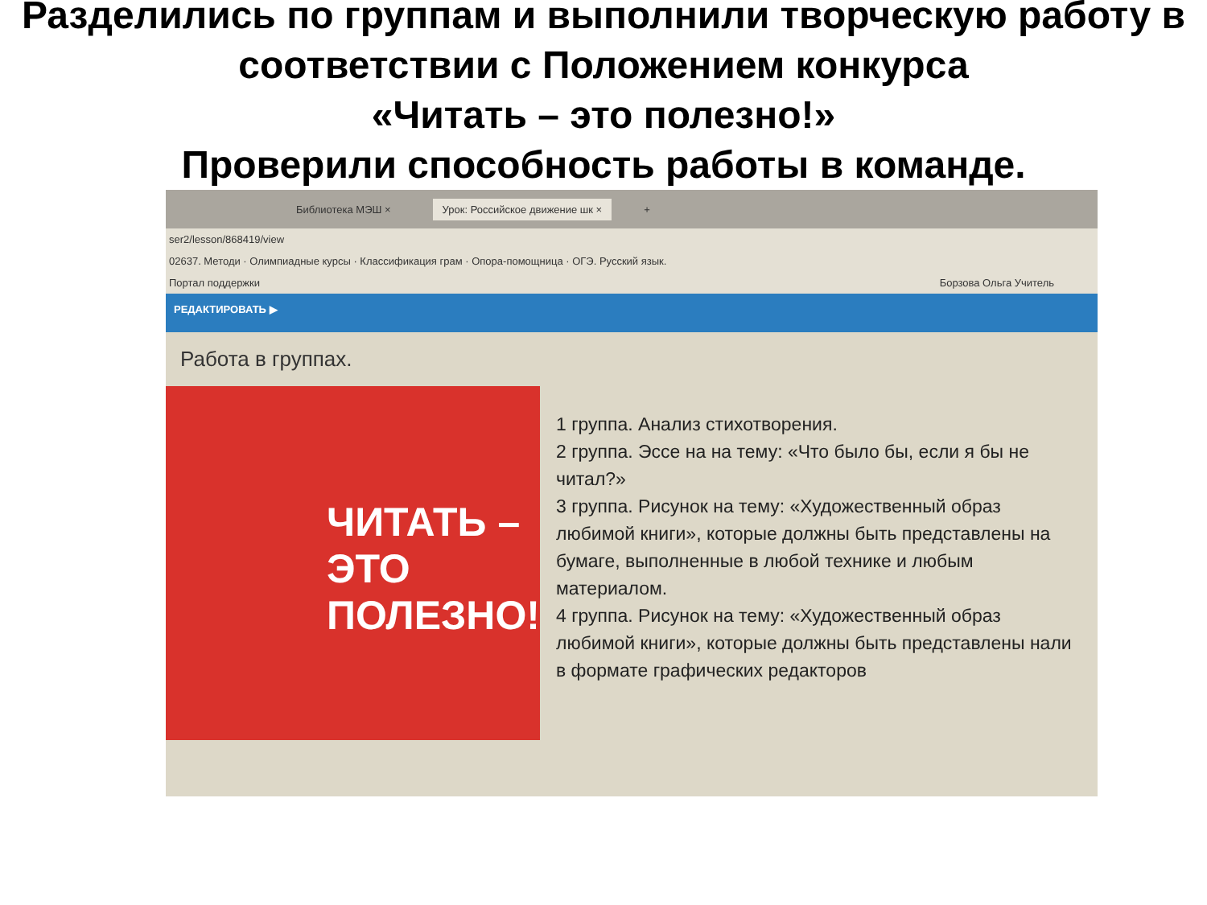Разделились по группам и выполнили творческую работу в соответствии с Положением конкурса
«Читать – это полезно!»
Проверили способность работы в команде.
Библиотека МЭШ × Урок: Российское движение шк × +
ser2/lesson/868419/view
02637. Методи · Олимпиадные курсы · Классификация грам · Опора-помощница · ОГЭ. Русский язык.
Портал поддержки Борзова Ольга Учитель
РЕДАКТИРОВАТЬ ▶
Работа в группах.
ЧИТАТЬ – ЭТО ПОЛЕЗНО!
1 группа. Анализ стихотворения.
2 группа. Эссе на на тему: «Что было бы, если я бы не читал?»
3 группа. Рисунок на тему: «Художественный образ любимой книги», которые должны быть представлены на бумаге, выполненные в любой технике и любым материалом.
4 группа. Рисунок на тему: «Художественный образ любимой книги», которые должны быть представлены нали в формате графических редакторов